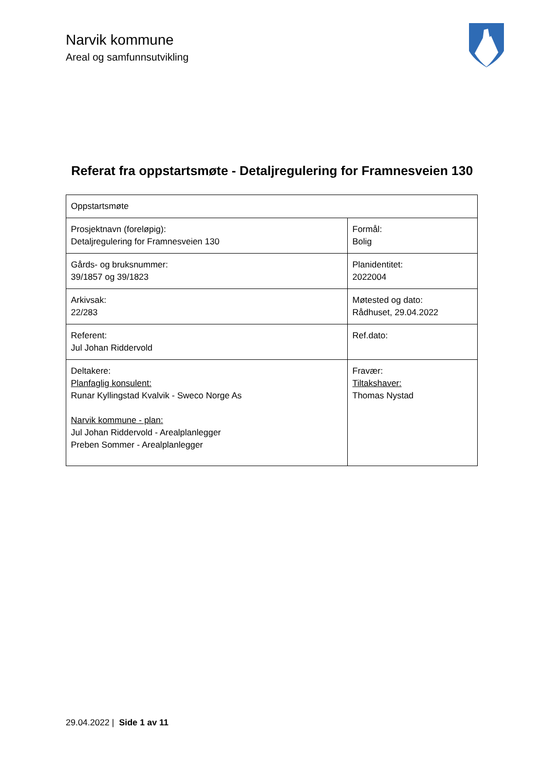Narvik kommune
Areal og samfunnsutvikling
Referat fra oppstartsmøte - Detaljregulering for Framnesveien 130
| Oppstartsmøte | |
| Prosjektnavn (foreløpig): Detaljregulering for Framnesveien 130 | Formål: Bolig |
| Gårds- og bruksnummer: 39/1857 og 39/1823 | Planidentitet: 2022004 |
| Arkivsak: 22/283 | Møtested og dato: Rådhuset, 29.04.2022 |
| Referent: Jul Johan Riddervold | Ref.dato: |
| Deltakere: Planfaglig konsulent: Runar Kyllingstad Kvalvik - Sweco Norge As Narvik kommune - plan: Jul Johan Riddervold - Arealplanlegger Preben Sommer - Arealplanlegger | Fravær: Tiltakshaver: Thomas Nystad |
29.04.2022 | Side 1 av 11